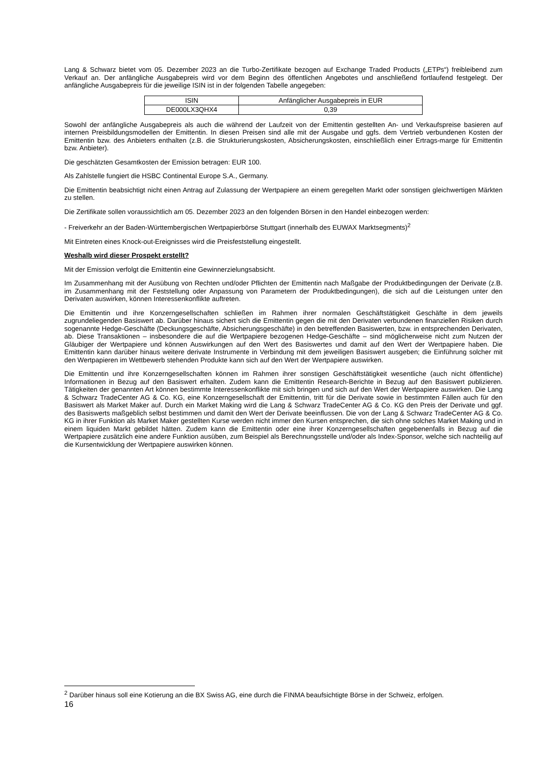Lang & Schwarz bietet vom 05. Dezember 2023 an die Turbo-Zertifikate bezogen auf Exchange Traded Products („ETPs“) freibleibend zum Verkauf an. Der anfängliche Ausgabepreis wird vor dem Beginn des öffentlichen Angebotes und anschließend fortlaufend festgelegt. Der anfängliche Ausgabepreis für die jeweilige ISIN ist in der folgenden Tabelle angegeben:
| ISIN | Anfänglicher Ausgabepreis in EUR |
| DE000LX3QHX4 | 0,39 |
Sowohl der anfängliche Ausgabepreis als auch die während der Laufzeit von der Emittentin gestellten An- und Verkaufspreise basieren auf internen Preisbildungsmodellen der Emittentin. In diesen Preisen sind alle mit der Ausgabe und ggfs. dem Vertrieb verbundenen Kosten der Emittentin bzw. des Anbieters enthalten (z.B. die Strukturierungskosten, Absicherungskosten, einschließlich einer Ertrags-marge für Emittentin bzw. Anbieter).
Die geschätzten Gesamtkosten der Emission betragen: EUR 100.
Als Zahlstelle fungiert die HSBC Continental Europe S.A., Germany.
Die Emittentin beabsichtigt nicht einen Antrag auf Zulassung der Wertpapiere an einem geregelten Markt oder sonstigen gleichwertigen Märkten zu stellen.
Die Zertifikate sollen voraussichtlich am 05. Dezember 2023 an den folgenden Börsen in den Handel einbezogen werden:
- Freiverkehr an der Baden-Württembergischen Wertpapierbörse Stuttgart (innerhalb des EUWAX Marktsegments)<sup>2</sup>
Mit Eintreten eines Knock-out-Ereignisses wird die Preisfeststellung eingestellt.
Weshalb wird dieser Prospekt erstellt?
Mit der Emission verfolgt die Emittentin eine Gewinnerzielungsabsicht.
Im Zusammenhang mit der Ausübung von Rechten und/oder Pflichten der Emittentin nach Maßgabe der Produktbedingungen der Derivate (z.B. im Zusammenhang mit der Feststellung oder Anpassung von Parametern der Produktbedingungen), die sich auf die Leistungen unter den Derivaten auswirken, können Interessenkonflikte auftreten.
Die Emittentin und ihre Konzerngesellschaften schließen im Rahmen ihrer normalen Geschäftstätigkeit Geschäfte in dem jeweils zugrundeliegenden Basiswert ab. Darüber hinaus sichert sich die Emittentin gegen die mit den Derivaten verbundenen finanziellen Risiken durch sogenannte Hedge-Geschäfte (Deckungsgeschäfte, Absicherungsgeschäfte) in den betreffenden Basiswerten, bzw. in entsprechenden Derivaten, ab. Diese Transaktionen – insbesondere die auf die Wertpapiere bezogenen Hedge-Geschäfte – sind möglicherweise nicht zum Nutzen der Gläubiger der Wertpapiere und können Auswirkungen auf den Wert des Basiswertes und damit auf den Wert der Wertpapiere haben. Die Emittentin kann darüber hinaus weitere derivate Instrumente in Verbindung mit dem jeweiligen Basiswert ausgeben; die Einführung solcher mit den Wertpapieren im Wettbewerb stehenden Produkte kann sich auf den Wert der Wertpapiere auswirken.
Die Emittentin und ihre Konzerngesellschaften können im Rahmen ihrer sonstigen Geschäftstätigkeit wesentliche (auch nicht öffentliche) Informationen in Bezug auf den Basiswert erhalten. Zudem kann die Emittentin Research-Berichte in Bezug auf den Basiswert publizieren. Tätigkeiten der genannten Art können bestimmte Interessenkonflikte mit sich bringen und sich auf den Wert der Wertpapiere auswirken. Die Lang & Schwarz TradeCenter AG & Co. KG, eine Konzerngesellschaft der Emittentin, tritt für die Derivate sowie in bestimmten Fällen auch für den Basiswert als Market Maker auf. Durch ein Market Making wird die Lang & Schwarz TradeCenter AG & Co. KG den Preis der Derivate und ggf. des Basiswerts maßgeblich selbst bestimmen und damit den Wert der Derivate beeinflussen. Die von der Lang & Schwarz TradeCenter AG & Co. KG in ihrer Funktion als Market Maker gestellten Kurse werden nicht immer den Kursen entsprechen, die sich ohne solches Market Making und in einem liquiden Markt gebildet hätten. Zudem kann die Emittentin oder eine ihrer Konzerngesellschaften gegebenenfalls in Bezug auf die Wertpapiere zusätzlich eine andere Funktion ausüben, zum Beispiel als Berechnungsstelle und/oder als Index-Sponsor, welche sich nachteilig auf die Kursentwicklung der Wertpapiere auswirken können.
<sup>2</sup> Darüber hinaus soll eine Kotierung an die BX Swiss AG, eine durch die FINMA beaufsichtigte Börse in der Schweiz, erfolgen.
16